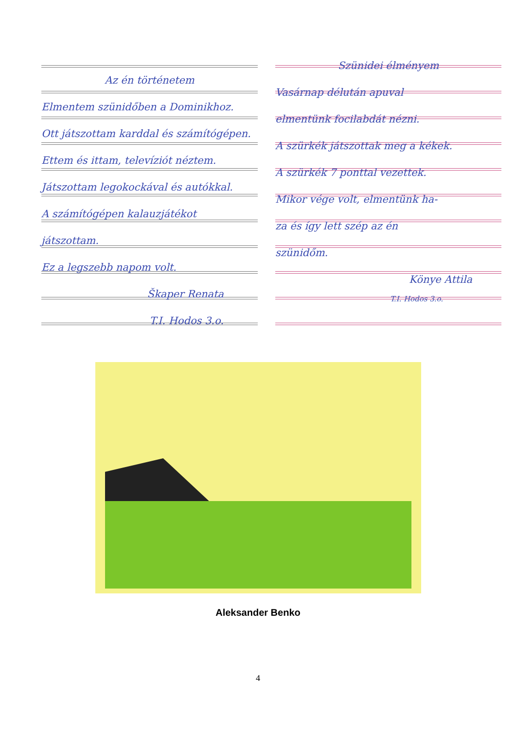Az én történetem
Elmentem szünidőben a Dominikhoz.
Ott játszottam karddal és számítógépen.
Ettem és ittam, televíziót néztem.
Játszottam legokockával és autókkal.
A számítógépen kalauzjátékot
játszottam.
Ez a legszebb napom volt.
Škaper Renata
T.I. Hodos 3.o.
Szünidei élményem
Vasárnap délután apuval
elmentünk focilabdát nézni.
A szürkék játszottak meg a kékek.
A szürkék 7 ponttal vezettek.
Mikor vége volt, elmentünk ha-
za és így lett szép az én
szünidőm.
Könye Attila
T.I. Hodos 3.o.
Aleksander Benko
4